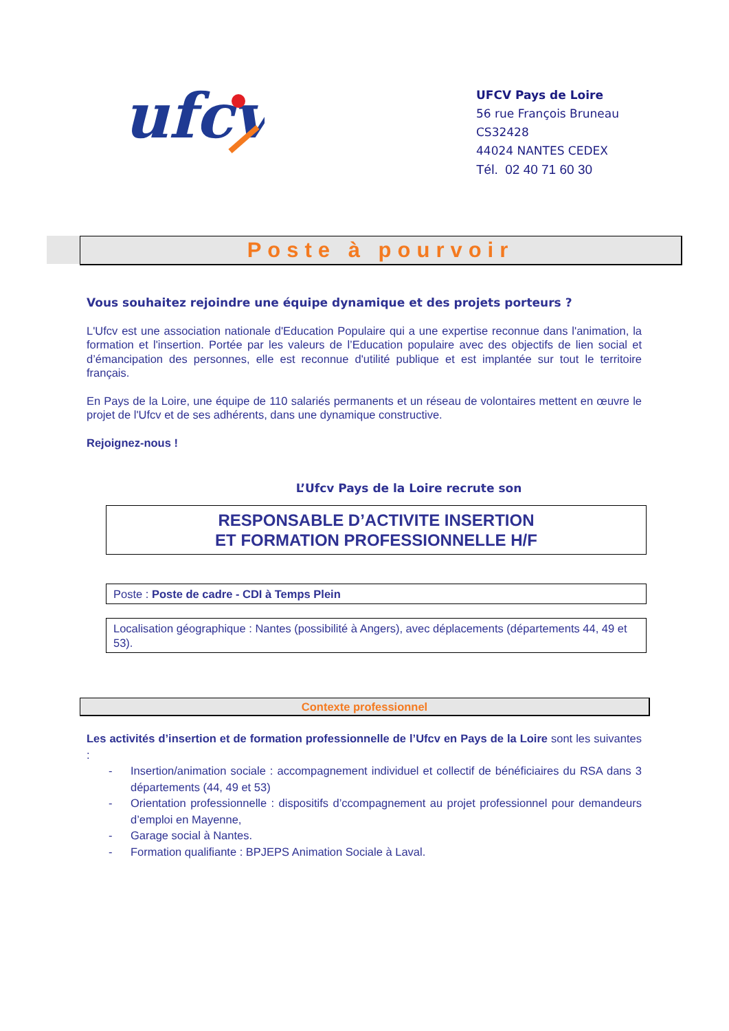ufcv
UFCV Pays de Loire
56 rue François Bruneau
CS32428
44024 NANTES CEDEX
Tél. 02 40 71 60 30
Poste à pourvoir
Vous souhaitez rejoindre une équipe dynamique et des projets porteurs ?
L'Ufcv est une association nationale d'Education Populaire qui a une expertise reconnue dans l'animation, la formation et l'insertion. Portée par les valeurs de l’Education populaire avec des objectifs de lien social et d’émancipation des personnes, elle est reconnue d'utilité publique et est implantée sur tout le territoire français.
En Pays de la Loire, une équipe de 110 salariés permanents et un réseau de volontaires mettent en œuvre le projet de l'Ufcv et de ses adhérents, dans une dynamique constructive.
Rejoignez-nous !
L’Ufcv Pays de la Loire recrute son
RESPONSABLE D’ACTIVITE INSERTION
ET FORMATION PROFESSIONNELLE H/F
Poste : Poste de cadre - CDI à Temps Plein
Localisation géographique : Nantes (possibilité à Angers), avec déplacements (départements 44, 49 et 53).
Contexte professionnel
Les activités d’insertion et de formation professionnelle de l’Ufcv en Pays de la Loire sont les suivantes :
- Insertion/animation sociale : accompagnement individuel et collectif de bénéficiaires du RSA dans 3 départements (44, 49 et 53)
- Orientation professionnelle : dispositifs d’ccompagnement au projet professionnel pour demandeurs d’emploi en Mayenne,
- Garage social à Nantes.
- Formation qualifiante : BPJEPS Animation Sociale à Laval.